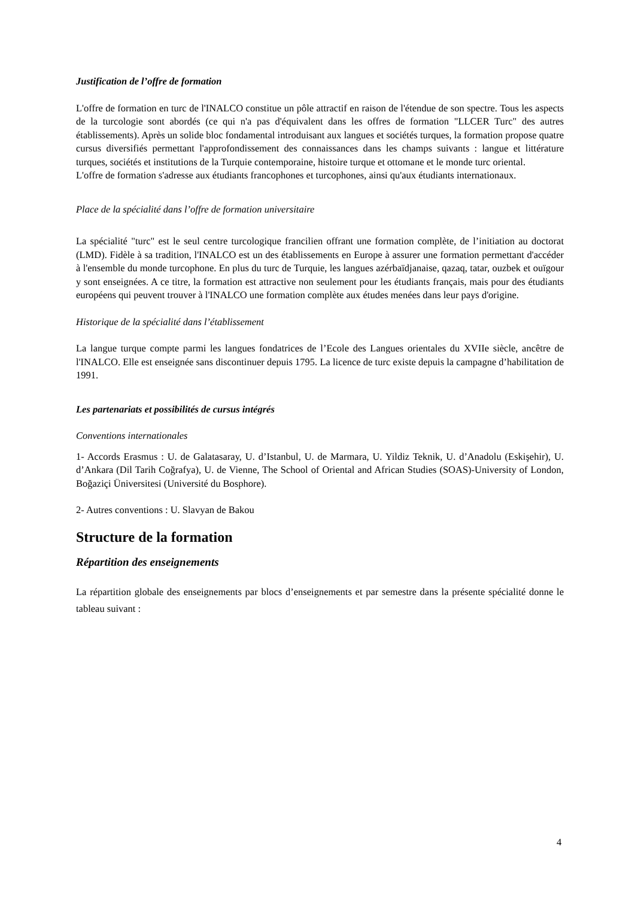Justification de l’offre de formation
L'offre de formation en turc de l'INALCO constitue un pôle attractif en raison de l'étendue de son spectre. Tous les aspects de la turcologie sont abordés (ce qui n'a pas d'équivalent dans les offres de formation "LLCER Turc" des autres établissements). Après un solide bloc fondamental introduisant aux langues et sociétés turques, la formation propose quatre cursus diversifiés permettant l'approfondissement des connaissances dans les champs suivants : langue et littérature turques, sociétés et institutions de la Turquie contemporaine, histoire turque et ottomane et le monde turc oriental.
L'offre de formation s'adresse aux étudiants francophones et turcophones, ainsi qu'aux étudiants internationaux.
Place de la spécialité dans l’offre de formation universitaire
La spécialité "turc" est le seul centre turcologique francilien offrant une formation complète, de l’initiation au doctorat (LMD). Fidèle à sa tradition, l'INALCO est un des établissements en Europe à assurer une formation permettant d'accéder à l'ensemble du monde turcophone. En plus du turc de Turquie, les langues azérbaïdjanaise, qazaq, tatar, ouzbek et ouïgour y sont enseignées. A ce titre, la formation est attractive non seulement pour les étudiants français, mais pour des étudiants européens qui peuvent trouver à l'INALCO une formation complète aux études menées dans leur pays d'origine.
Historique de la spécialité dans l’établissement
La langue turque compte parmi les langues fondatrices de l’Ecole des Langues orientales du XVIIe siècle, ancêtre de l'INALCO. Elle est enseignée sans discontinuer depuis 1795. La licence de turc existe depuis la campagne d’habilitation de 1991.
Les partenariats et possibilités de cursus intégrés
Conventions internationales
1- Accords Erasmus : U. de Galatasaray, U. d’Istanbul, U. de Marmara, U. Yildiz Teknik, U. d’Anadolu (Eskişehir), U. d’Ankara (Dil Tarih Coğrafya), U. de Vienne, The School of Oriental and African Studies (SOAS)-University of London, Boğaziçi Üniversitesi (Université du Bosphore).
2- Autres conventions : U. Slavyan de Bakou
Structure de la formation
Répartition des enseignements
La répartition globale des enseignements par blocs d’enseignements et par semestre dans la présente spécialité donne le tableau suivant :
4